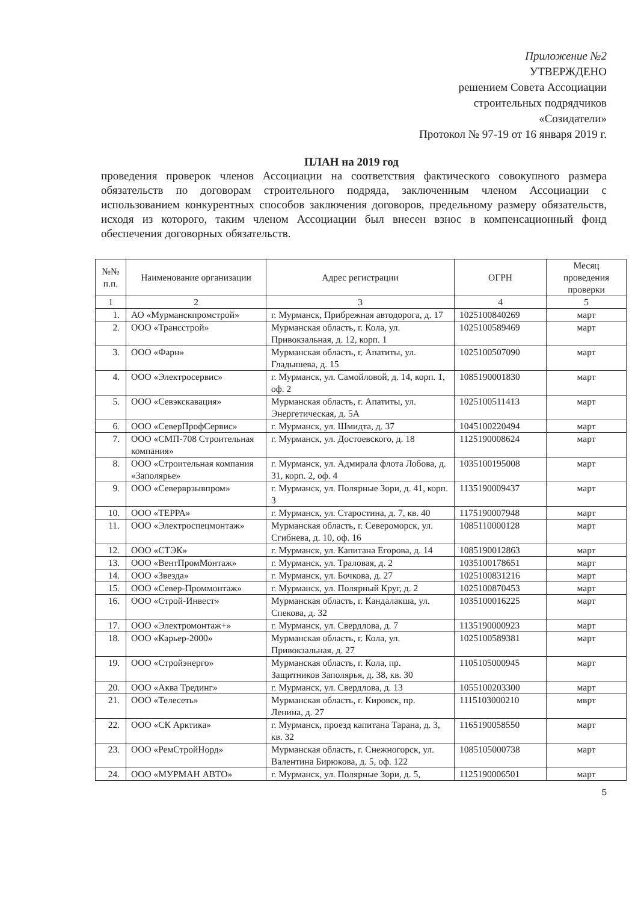Приложение №2
УТВЕРЖДЕНО
решением Совета Ассоциации
строительных подрядчиков
«Созидатели»
Протокол № 97-19 от 16 января 2019 г.
ПЛАН на 2019 год
проведения проверок членов Ассоциации на соответствия фактического совокупного размера обязательств по договорам строительного подряда, заключенным членом Ассоциации с использованием конкурентных способов заключения договоров, предельному размеру обязательств, исходя из которого, таким членом Ассоциации был внесен взнос в компенсационный фонд обеспечения договорных обязательств.
| №№ п.п. | Наименование организации | Адрес регистрации | ОГРН | Месяц проведения проверки |
| --- | --- | --- | --- | --- |
| 1 | 2 | 3 | 4 | 5 |
| 1. | АО «Мурманскпромстрой» | г. Мурманск, Прибрежная автодорога, д. 17 | 1025100840269 | март |
| 2. | ООО «Трансстрой» | Мурманская область, г. Кола, ул. Привокзальная, д. 12, корп. 1 | 1025100589469 | март |
| 3. | ООО «Фарн» | Мурманская область, г. Апатиты, ул. Гладышева, д. 15 | 1025100507090 | март |
| 4. | ООО «Электросервис» | г. Мурманск, ул. Самойловой, д. 14, корп. 1, оф. 2 | 1085190001830 | март |
| 5. | ООО «Севэкскавация» | Мурманская область, г. Апатиты, ул. Энергетическая, д. 5А | 1025100511413 | март |
| 6. | ООО «СеверПрофСервис» | г. Мурманск, ул. Шмидта, д. 37 | 1045100220494 | март |
| 7. | ООО «СМП-708 Строительная компания» | г. Мурманск, ул. Достоевского, д. 18 | 1125190008624 | март |
| 8. | ООО «Строительная компания «Заполярье» | г. Мурманск, ул. Адмирала флота Лобова, д. 31, корп. 2, оф. 4 | 1035100195008 | март |
| 9. | ООО «Северврзывпром» | г. Мурманск, ул. Полярные Зори, д. 41, корп. 3 | 1135190009437 | март |
| 10. | ООО «ТЕРРА» | г. Мурманск, ул. Старостина, д. 7, кв. 40 | 1175190007948 | март |
| 11. | ООО «Электроспецмонтаж» | Мурманская область, г. Североморск, ул. Сгибнева, д. 10, оф. 16 | 1085110000128 | март |
| 12. | ООО «СТЭК» | г. Мурманск, ул. Капитана Егорова, д. 14 | 1085190012863 | март |
| 13. | ООО «ВентПромМонтаж» | г. Мурманск, ул. Траловая, д. 2 | 1035100178651 | март |
| 14. | ООО «Звезда» | г. Мурманск, ул. Бочкова, д. 27 | 1025100831216 | март |
| 15. | ООО «Север-Проммонтаж» | г. Мурманск, ул. Полярный Круг, д. 2 | 1025100870453 | март |
| 16. | ООО «Строй-Инвест» | Мурманская область, г. Кандалакша, ул. Спекова, д. 32 | 1035100016225 | март |
| 17. | ООО «Электромонтаж+» | г. Мурманск, ул. Свердлова, д. 7 | 1135190000923 | март |
| 18. | ООО «Карьер-2000» | Мурманская область, г. Кола, ул. Привокзальная, д. 27 | 1025100589381 | март |
| 19. | ООО «Стройэнерго» | Мурманская область, г. Кола, пр. Защитников Заполярья, д. 38, кв. 30 | 1105105000945 | март |
| 20. | ООО «Аква Трединг» | г. Мурманск, ул. Свердлова, д. 13 | 1055100203300 | март |
| 21. | ООО «Телесеть» | Мурманская область, г. Кировск, пр. Ленина, д. 27 | 1115103000210 | мврт |
| 22. | ООО «СК Арктика» | г. Мурманск, проезд капитана Тарана, д. 3, кв. 32 | 1165190058550 | март |
| 23. | ООО «РемСтройНорд» | Мурманская область, г. Снежногорск, ул. Валентина Бирюкова, д. 5, оф. 122 | 1085105000738 | март |
| 24. | ООО «МУРМАН АВТО» | г. Мурманск, ул. Полярные Зори, д. 5, | 1125190006501 | март |
5